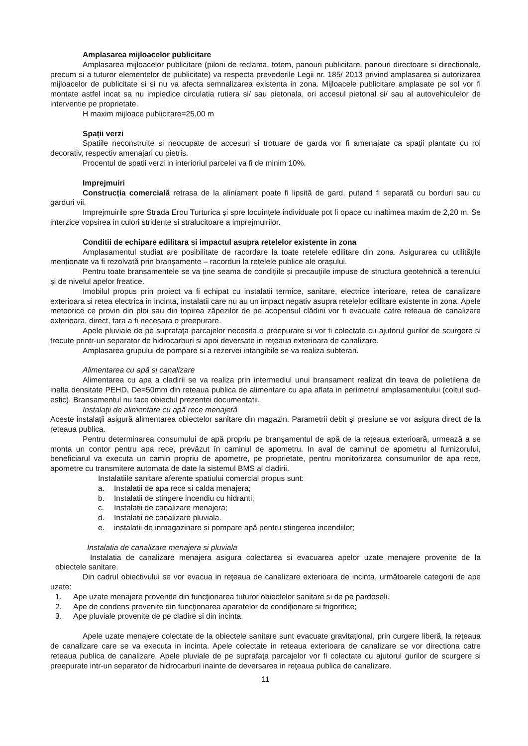Amplasarea mijloacelor publicitare
Amplasarea mijloacelor publicitare (piloni de reclama, totem, panouri publicitare, panouri directoare si directionale, precum si a tuturor elementelor de publicitate) va respecta prevederile Legii nr. 185/ 2013 privind amplasarea si autorizarea mijloacelor de publicitate si si nu va afecta semnalizarea existenta in zona. Mijloacele publicitare amplasate pe sol vor fi montate astfel incat sa nu impiedice circulatia rutiera si/ sau pietonala, ori accesul pietonal si/ sau al autovehiculelor de interventie pe proprietate.
H maxim mijloace publicitare=25,00 m
Spații verzi
Spatiile neconstruite si neocupate de accesuri si trotuare de garda vor fi amenajate ca spații plantate cu rol decorativ, respectiv amenajari cu pietris.
Procentul de spatii verzi in interioriul parcelei va fi de minim 10%.
Imprejmuiri
Construcția comercială retrasa de la aliniament poate fi lipsită de gard, putand fi separată cu borduri sau cu garduri vii.
Imprejmuirile spre Strada Erou Turturica și spre locuințele individuale pot fi opace cu inaltimea maxim de 2,20 m. Se interzice vopsirea in culori stridente si stralucitoare a imprejmuirilor.
Conditii de echipare edilitara si impactul asupra retelelor existente in zona
Amplasamentul studiat are posibilitate de racordare la toate retelele edilitare din zona. Asigurarea cu utilitățile menționate va fi rezolvată prin branșamente – racorduri la rețelele publice ale orașului.
Pentru toate branșamentele se va ține seama de condițiile și precauțiile impuse de structura geotehnică a terenului și de nivelul apelor freatice.
Imobilul propus prin proiect va fi echipat cu instalatii termice, sanitare, electrice interioare, retea de canalizare exterioara si retea electrica in incinta, instalatii care nu au un impact negativ asupra retelelor edilitare existente in zona. Apele meteorice ce provin din ploi sau din topirea zăpezilor de pe acoperisul clădirii vor fi evacuate catre reteaua de canalizare exterioara, direct, fara a fi necesara o preepurare.
Apele pluviale de pe suprafaţa parcajelor necesita o preepurare si vor fi colectate cu ajutorul gurilor de scurgere si trecute printr-un separator de hidrocarburi si apoi deversate in reţeaua exterioara de canalizare.
Amplasarea grupului de pompare si a rezervei intangibile se va realiza subteran.
Alimentarea cu apă si canalizare
Alimentarea cu apa a cladirii se va realiza prin intermediul unui bransament realizat din teava de polietilena de inalta densitate PEHD, De=50mm din reteaua publica de alimentare cu apa aflata in perimetrul amplasamentului (coltul sud-estic). Bransamentul nu face obiectul prezentei documentatii.
Instalaţii de alimentare cu apă rece menajeră
Aceste instalaţii asigură alimentarea obiectelor sanitare din magazin. Parametrii debit şi presiune se vor asigura direct de la reteaua publica.
Pentru determinarea consumului de apă propriu pe branşamentul de apă de la reţeaua exterioară, urmează a se monta un contor pentru apa rece, prevăzut în caminul de apometru. In aval de caminul de apometru al furnizorului, beneficiarul va executa un camin propriu de apometre, pe proprietate, pentru monitorizarea consumurilor de apa rece, apometre cu transmitere automata de date la sistemul BMS al cladirii.
Instalatiile sanitare aferente spatiului comercial propus sunt:
a. Instalatii de apa rece si calda menajera;
b. Instalatii de stingere incendiu cu hidranti;
c. Instalatii de canalizare menajera;
d. Instalatii de canalizare pluviala.
e. instalatii de inmagazinare si pompare apă pentru stingerea incendiilor;
Instalatia de canalizare menajera si pluviala
Instalatia de canalizare menajera asigura colectarea si evacuarea apelor uzate menajere provenite de la obiectele sanitare.
Din cadrul obiectivului se vor evacua in reţeaua de canalizare exterioara de incinta, următoarele categorii de ape uzate:
1. Ape uzate menajere provenite din funcţionarea tuturor obiectelor sanitare si de pe pardoseli.
2. Ape de condens provenite din funcţionarea aparatelor de condiţionare si frigorifice;
3. Ape pluviale provenite de pe cladire si din incinta.
Apele uzate menajere colectate de la obiectele sanitare sunt evacuate gravitaţional, prin curgere liberă, la reţeaua de canalizare care se va executa in incinta. Apele colectate in reteaua exterioara de canalizare se vor directiona catre reteaua publica de canalizare. Apele pluviale de pe suprafaţa parcajelor vor fi colectate cu ajutorul gurilor de scurgere si preepurate intr-un separator de hidrocarburi inainte de deversarea in reţeaua publica de canalizare.
11